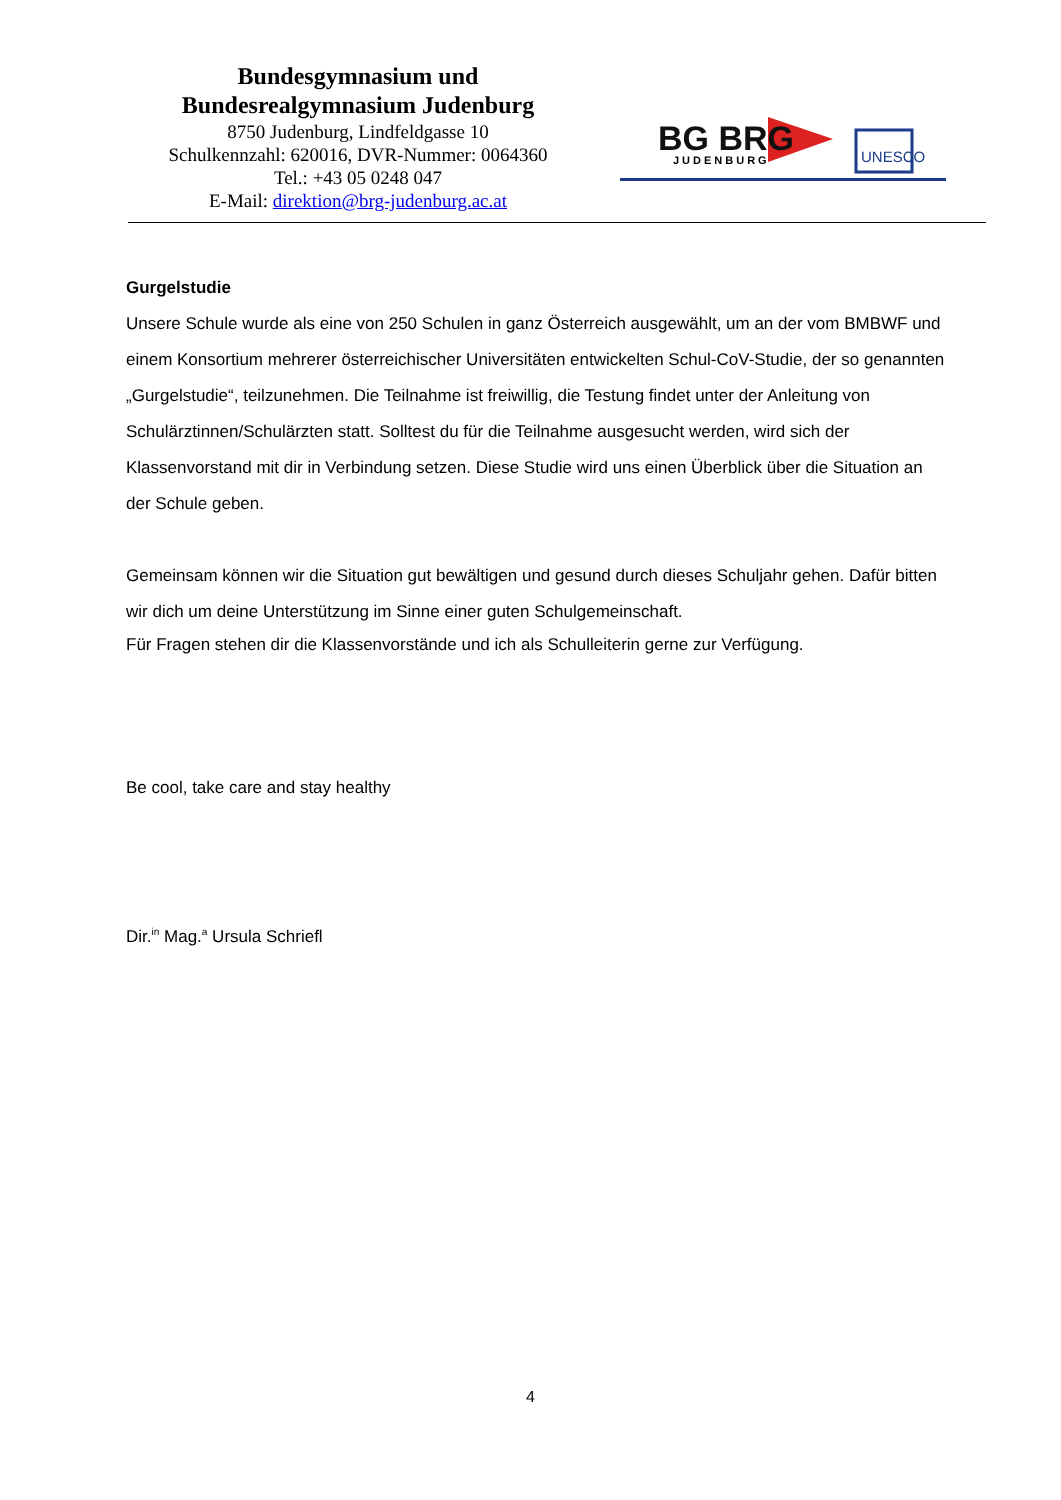Bundesgymnasium und
Bundesrealgymnasium Judenburg
8750 Judenburg, Lindfeldgasse 10
Schulkennzahl: 620016, DVR-Nummer: 0064360
Tel.: +43 05 0248 047
E-Mail: direktion@brg-judenburg.ac.at
BG BRG
JUDENBURG
UNESCO
Gurgelstudie
Unsere Schule wurde als eine von 250 Schulen in ganz Österreich ausgewählt, um an der vom BMBWF und einem Konsortium mehrerer österreichischer Universitäten entwickelten Schul-CoV-Studie, der so genannten „Gurgelstudie“, teilzunehmen. Die Teilnahme ist freiwillig, die Testung findet unter der Anleitung von Schulärztinnen/Schulärzten statt. Solltest du für die Teilnahme ausgesucht werden, wird sich der Klassenvorstand mit dir in Verbindung setzen. Diese Studie wird uns einen Überblick über die Situation an der Schule geben.
Gemeinsam können wir die Situation gut bewältigen und gesund durch dieses Schuljahr gehen. Dafür bitten wir dich um deine Unterstützung im Sinne einer guten Schulgemeinschaft.
Für Fragen stehen dir die Klassenvorstände und ich als Schulleiterin gerne zur Verfügung.
Be cool, take care and stay healthy
Dir.<sup>in</sup> Mag.<sup>a</sup> Ursula Schriefl
4